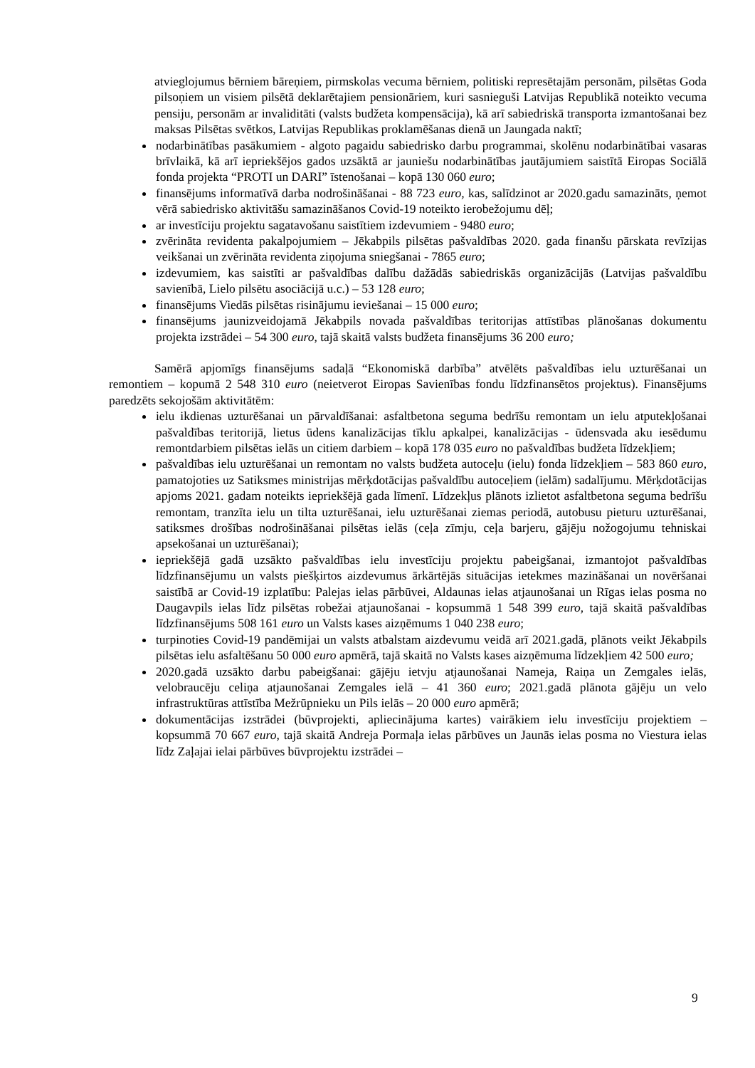atvieglojumus bērniem bāreņiem, pirmskolas vecuma bērniem, politiski represētajām personām, pilsētas Goda pilsoņiem un visiem pilsētā deklarētajiem pensionāriem, kuri sasnieguši Latvijas Republikā noteikto vecuma pensiju, personām ar invaliditāti (valsts budžeta kompensācija), kā arī sabiedriskā transporta izmantošanai bez maksas Pilsētas svētkos, Latvijas Republikas proklamēšanas dienā un Jaungada naktī;
nodarbinātības pasākumiem - algoto pagaidu sabiedrisko darbu programmai, skolēnu nodarbinātībai vasaras brīvlaikā, kā arī iepriekšējos gados uzsāktā ar jauniešu nodarbinātības jautājumiem saistītā Eiropas Sociālā fonda projekta “PROTI un DARI” īstenošanai – kopā 130 060 euro;
finansējums informatīvā darba nodrošināšanai - 88 723 euro, kas, salīdzinot ar 2020.gadu samazināts, ņemot vērā sabiedrisko aktivitāšu samazināšanos Covid-19 noteikto ierobežojumu dēļ;
ar investīciju projektu sagatavošanu saistītiem izdevumiem - 9480 euro;
zvērināta revidenta pakalpojumiem – Jēkabpils pilsētas pašvaldības 2020. gada finanšu pārskata revīzijas veikšanai un zvērināta revidenta ziņojuma sniegšanai - 7865 euro;
izdevumiem, kas saistīti ar pašvaldības dalību dažādās sabiedriskās organizācijās (Latvijas pašvaldību savienībā, Lielo pilsētu asociācijā u.c.) – 53 128 euro;
finansējums Viedās pilsētas risinājumu ieviešanai – 15 000 euro;
finansējums jaunizveidojamā Jēkabpils novada pašvaldības teritorijas attīstības plānošanas dokumentu projekta izstrādei – 54 300 euro, tajā skaitā valsts budžeta finansējums 36 200 euro;
Samērā apjomīgs finansējums sadaļā “Ekonomiskā darbība” atvēlēts pašvaldības ielu uzturēšanai un remontiem – kopumā 2 548 310 euro (neietverot Eiropas Savienības fondu līdzfinansētos projektus). Finansējums paredzēts sekojošām aktivitātēm:
ielu ikdienas uzturēšanai un pārvaldīšanai: asfaltbetona seguma bedrīšu remontam un ielu atputekļošanai pašvaldības teritorijā, lietus ūdens kanalizācijas tīklu apkalpei, kanalizācijas - ūdensvada aku iesēdumu remontdarbiem pilsētas ielās un citiem darbiem – kopā 178 035 euro no pašvaldības budžeta līdzekļiem;
pašvaldības ielu uzturēšanai un remontam no valsts budžeta autoceļu (ielu) fonda līdzekļiem – 583 860 euro, pamatojoties uz Satiksmes ministrijas mērķdotācijas pašvaldību autoceļiem (ielām) sadalījumu. Mērķdotācijas apjoms 2021. gadam noteikts iepriekšējā gada līmenī. Līdzekļus plānots izlietot asfaltbetona seguma bedrīšu remontam, tranzīta ielu un tilta uzturēšanai, ielu uzturēšanai ziemas periodā, autobusu pieturu uzturēšanai, satiksmes drošības nodrošināšanai pilsētas ielās (ceļa zīmju, ceļa barjeru, gājēju nožogojumu tehniskai apsekošanai un uzturēšanai);
iepriekšējā gadā uzsākto pašvaldības ielu investīciju projektu pabeigšanai, izmantojot pašvaldības līdzfinansējumu un valsts piešķirtos aizdevumus ārkārtējās situācijas ietekmes mazināšanai un novēršanai saistībā ar Covid-19 izplatību: Palejas ielas pārbūvei, Aldaunas ielas atjaunošanai un Rīgas ielas posma no Daugavpils ielas līdz pilsētas robežai atjaunošanai - kopsummā 1 548 399 euro, tajā skaitā pašvaldības līdzfinansējums 508 161 euro un Valsts kases aizņēmums 1 040 238 euro;
turpinoties Covid-19 pandēmijai un valsts atbalstam aizdevumu veidā arī 2021.gadā, plānots veikt Jēkabpils pilsētas ielu asfaltēšanu 50 000 euro apmērā, tajā skaitā no Valsts kases aizņēmuma līdzekļiem 42 500 euro;
2020.gadā uzsākto darbu pabeigšanai: gājēju ietvju atjaunošanai Nameja, Raiņa un Zemgales ielās, velobraucēju celiņa atjaunošanai Zemgales ielā – 41 360 euro; 2021.gadā plānota gājēju un velo infrastruktūras attīstība Mežrūpnieku un Pils ielās – 20 000 euro apmērā;
dokumentācijas izstrādei (būvprojekti, apliecinājuma kartes) vairākiem ielu investīciju projektiem – kopsummā 70 667 euro, tajā skaitā Andreja Pormaļa ielas pārbūves un Jaunās ielas posma no Viestura ielas līdz Zaļajai ielai pārbūves būvprojektu izstrādei –
9